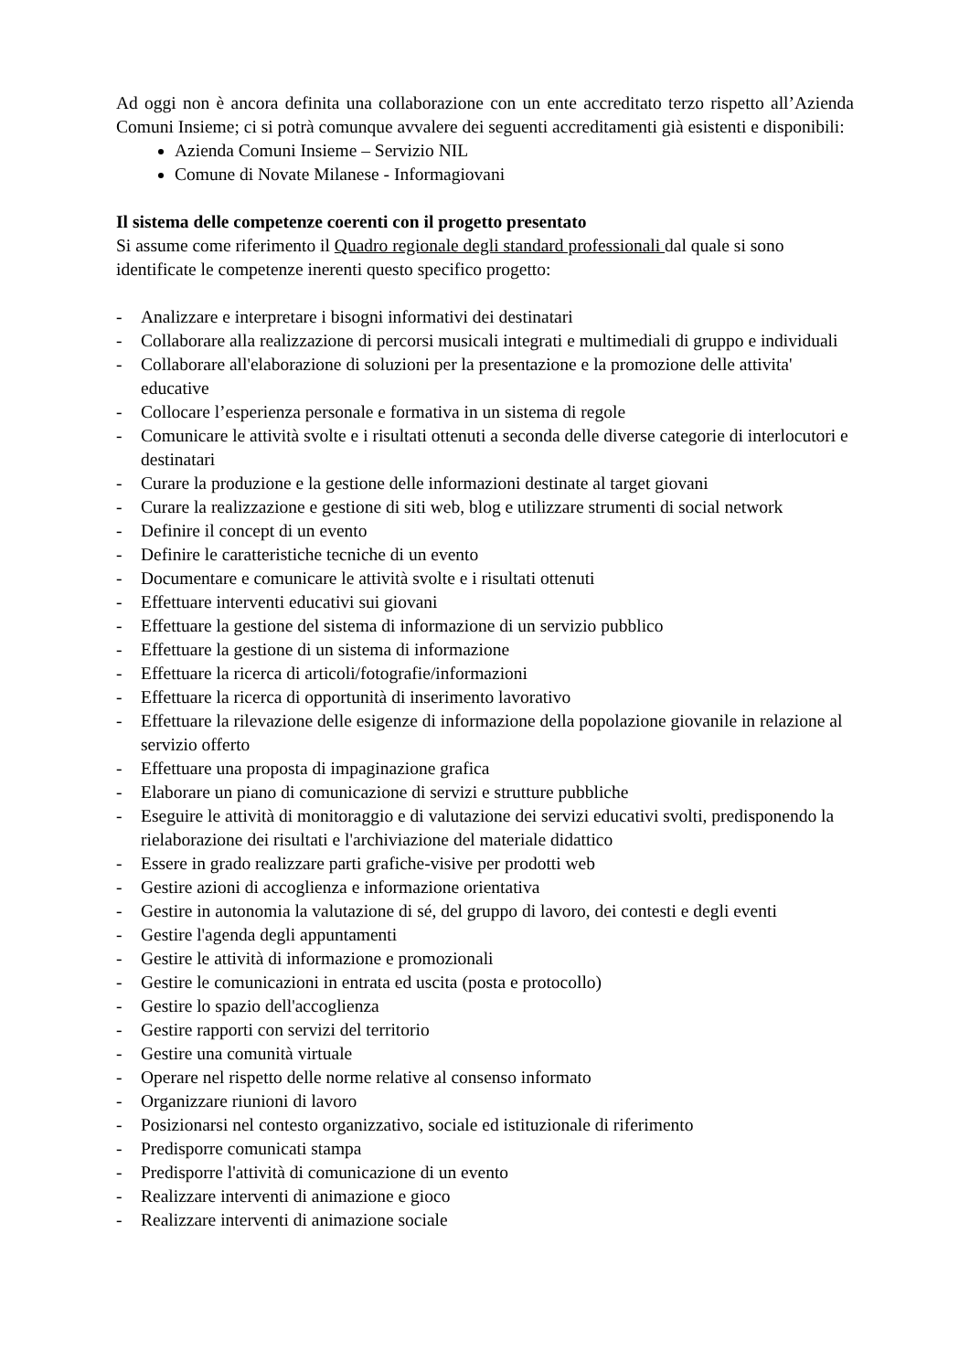Ad oggi non è ancora definita una collaborazione con un ente accreditato terzo rispetto all’Azienda Comuni Insieme; ci si potrà comunque avvalere dei seguenti accreditamenti già esistenti e disponibili:
Azienda Comuni Insieme – Servizio NIL
Comune di Novate Milanese - Informagiovani
Il sistema delle competenze coerenti con il progetto presentato
Si assume come riferimento il Quadro regionale degli standard professionali dal quale si sono identificate le competenze inerenti questo specifico progetto:
- Analizzare e interpretare i bisogni informativi dei destinatari
- Collaborare alla realizzazione di percorsi musicali integrati e multimediali di gruppo e individuali
- Collaborare all'elaborazione di soluzioni per la presentazione e la promozione delle attivita' educative
- Collocare l’esperienza personale e formativa in un sistema di regole
- Comunicare le attività svolte e i risultati ottenuti a seconda delle diverse categorie di interlocutori e destinatari
- Curare la produzione e la gestione delle informazioni destinate al target giovani
- Curare la realizzazione e gestione di siti web, blog e utilizzare strumenti di social network
- Definire il concept di un evento
- Definire le caratteristiche tecniche di un evento
- Documentare e comunicare le attività svolte e i risultati ottenuti
- Effettuare interventi educativi sui giovani
- Effettuare la gestione del sistema di informazione di un servizio pubblico
- Effettuare la gestione di un sistema di informazione
- Effettuare la ricerca di articoli/fotografie/informazioni
- Effettuare la ricerca di opportunità di inserimento lavorativo
- Effettuare la rilevazione delle esigenze di informazione della popolazione giovanile in relazione al servizio offerto
- Effettuare una proposta di impaginazione grafica
- Elaborare un piano di comunicazione di servizi e strutture pubbliche
- Eseguire le attività di monitoraggio e di valutazione dei servizi educativi svolti, predisponendo la rielaborazione dei risultati e l'archiviazione del materiale didattico
- Essere in grado realizzare parti grafiche-visive per prodotti web
- Gestire azioni di accoglienza e informazione orientativa
- Gestire in autonomia la valutazione di sé, del gruppo di lavoro, dei contesti e degli eventi
- Gestire l'agenda degli appuntamenti
- Gestire le attività di informazione e promozionali
- Gestire le comunicazioni in entrata ed uscita (posta e protocollo)
- Gestire lo spazio dell'accoglienza
- Gestire rapporti con servizi del territorio
- Gestire una comunità virtuale
- Operare nel rispetto delle norme relative al consenso informato
- Organizzare riunioni di lavoro
- Posizionarsi nel contesto organizzativo, sociale ed istituzionale di riferimento
- Predisporre comunicati stampa
- Predisporre l'attività di comunicazione di un evento
- Realizzare interventi di animazione e gioco
- Realizzare interventi di animazione sociale